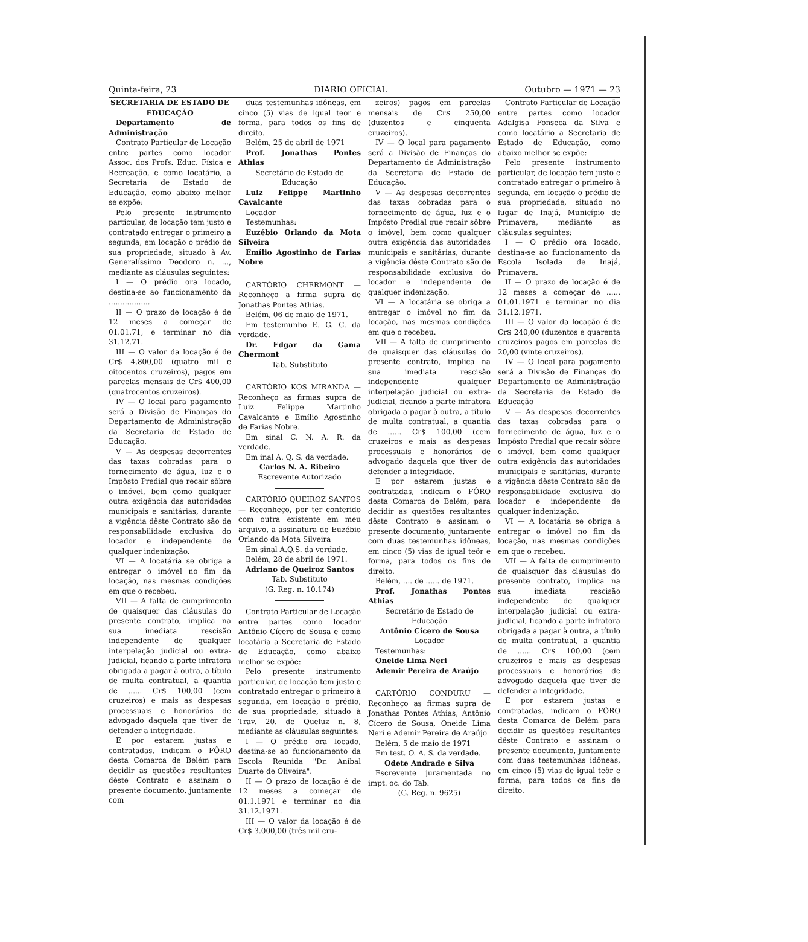Quinta-feira, 23 DIARIO OFICIAL Outubro — 1971 — 23
SECRETARIA DE ESTADO DE EDUCAÇÃO
Departamento de Administração
Contrato Particular de Locação entre partes como locador Assoc. dos Profs. Educ. Física e Recreação, e como locatário, a Secretaria de Estado de Educação, como abaixo melhor se expõe:
Pelo presente instrumento particular, de locação tem justo e contratado entregar o primeiro a segunda, em locação o prédio de sua propriedade, situado à Av. Generalíssimo Deodoro n. ..., mediante as cláusulas seguintes:
I — O prédio ora locado, destina-se ao funcionamento da ..................
II — O prazo de locação é de 12 meses a começar de 01.01.71, e terminar no dia 31.12.71.
III — O valor da locação é de Cr$ 4.800,00 (quatro mil e oitocentos cruzeiros), pagos em parcelas mensais de Cr$ 400,00 (quatrocentos cruzeiros).
IV — O local para pagamento será a Divisão de Finanças do Departamento de Administração da Secretaria de Estado de Educação.
V — As despesas decorrentes das taxas cobradas para o fornecimento de água, luz e o Impôsto Predial que recair sôbre o imóvel, bem como qualquer outra exigência das autoridades municipais e sanitárias, durante a vigência dêste Contrato são de responsabilidade exclusiva do locador e independente de qualquer indenização.
VI — A locatária se obriga a entregar o imóvel no fim da locação, nas mesmas condições em que o recebeu.
VII — A falta de cumprimento de quaisquer das cláusulas do presente contrato, implica na sua imediata rescisão independente de qualquer interpelação judicial ou extra-judicial, ficando a parte infratora obrigada a pagar à outra, a título de multa contratual, a quantia de ...... Cr$ 100,00 (cem cruzeiros) e mais as despesas processuais e honorários de advogado daquela que tiver de defender a integridade.
E por estarem justas e contratadas, indicam o FÔRO desta Comarca de Belém para decidir as questões resultantes dêste Contrato e assinam o presente documento, juntamente com
duas testemunhas idôneas, em cinco (5) vias de igual teor e forma, para todos os fins de direito.
Belém, 25 de abril de 1971
Prof. Jonathas Pontes Athias
Secretário de Estado de Educação
Luiz Felippe Martinho Cavalcante
Locador
Testemunhas:
Euzébio Orlando da Mota Silveira
Emílio Agostinho de Farias Nobre
CARTÓRIO CHERMONT — Reconheço a firma supra de Jonathas Pontes Athias.
Belém, 06 de maio de 1971.
Em testemunho E. G. C. da verdade.
Dr. Edgar da Gama Chermont
Tab. Substituto
CARTÓRIO KÓS MIRANDA — Reconheço as firmas supra de Luiz Felippe Martinho Cavalcante e Emílio Agostinho de Farias Nobre.
Em sinal C. N. A. R. da verdade.
Em inal A. Q. S. da verdade.
Carlos N. A. Ribeiro
Escrevente Autorizado
CARTÓRIO QUEIROZ SANTOS — Reconheço, por ter conferido com outra existente em meu arquivo, a assinatura de Euzébio Orlando da Mota Silveira
Em sinal A.Q.S. da verdade.
Belém, 28 de abril de 1971.
Adriano de Queiroz Santos
Tab. Substituto
(G. Reg. n. 10.174)
Contrato Particular de Locação entre partes como locador Antônio Cícero de Sousa e como locatária a Secretaria de Estado de Educação, como abaixo melhor se expõe:
Pelo presente instrumento particular, de locação tem justo e contratado entregar o primeiro à segunda, em locação o prédio, de sua propriedade, situado à Trav. 20. de Queluz n. 8, mediante as cláusulas seguintes:
I — O prédio ora locado, destina-se ao funcionamento da Escola Reunida "Dr. Aníbal Duarte de Oliveira".
II — O prazo de locação é de 12 meses a começar de 01.1.1971 e terminar no dia 31.12.1971.
III — O valor da locação é de Cr$ 3.000,00 (três mil cru-
zeiros) pagos em parcelas mensais de Cr$ 250,00 (duzentos e cinquenta cruzeiros).
IV — O local para pagamento será a Divisão de Finanças do Departamento de Administração da Secretaria de Estado de Educação.
V — As despesas decorrentes das taxas cobradas para o fornecimento de água, luz e o Impôsto Predial que recair sôbre o imóvel, bem como qualquer outra exigência das autoridades municipais e sanitárias, durante a vigência dêste Contrato são de responsabilidade exclusiva do locador e independente de qualquer indenização.
VI — A locatária se obriga a entregar o imóvel no fim da locação, nas mesmas condições em que o recebeu.
VII — A falta de cumprimento de quaisquer das cláusulas do presente contrato, implica na sua imediata rescisão independente qualquer interpelação judicial ou extra-judicial, ficando a parte infratora obrigada a pagar à outra, a título de multa contratual, a quantia de ...... Cr$ 100,00 (cem cruzeiros e mais as despesas processuais e honorários de advogado daquela que tiver de defender a integridade.
E por estarem justas e contratadas, indicam o FÔRO desta Comarca de Belém, para decidir as questões resultantes dêste Contrato e assinam o presente documento, juntamente com duas testemunhas idôneas, em cinco (5) vias de igual teôr e forma, para todos os fins de direito.
Belém, .... de ...... de 1971.
Prof. Jonathas Pontes Athias
Secretário de Estado de Educação
Antônio Cícero de Sousa
Locador
Testemunhas:
Oneide Lima Neri
Ademir Pereira de Araújo
CARTÓRIO CONDURU — Reconheço as firmas supra de Jonathas Pontes Athias, Antônio Cícero de Sousa, Oneide Lima Neri e Ademir Pereira de Araújo
Belém, 5 de maio de 1971
Em test. O. A. S. da verdade.
Odete Andrade e Silva
Escrevente juramentada no impt. oc. do Tab.
(G. Reg. n. 9625)
Contrato Particular de Locação entre partes como locador Adalgisa Fonseca da Silva e como locatário a Secretaria de Estado de Educação, como abaixo melhor se expõe:
Pelo presente instrumento particular, de locação tem justo e contratado entregar o primeiro à segunda, em locação o prédio de sua propriedade, situado no lugar de Inajá, Município de Primavera, mediante as cláusulas seguintes:
I — O prédio ora locado, destina-se ao funcionamento da Escola Isolada de Inajá, Primavera.
II — O prazo de locação é de 12 meses a começar de ...... 01.01.1971 e terminar no dia 31.12.1971.
III — O valor da locação é de Cr$ 240,00 (duzentos e quarenta cruzeiros pagos em parcelas de 20,00 (vinte cruzeiros).
IV — O local para pagamento será a Divisão de Finanças do Departamento de Administração da Secretaria de Estado de Educação
V — As despesas decorrentes das taxas cobradas para o fornecimento de água, luz e o Impôsto Predial que recair sôbre o imóvel, bem como qualquer outra exigência das autoridades municipais e sanitárias, durante a vigência dêste Contrato são de responsabilidade exclusiva do locador e independente de qualquer indenização.
VI — A locatária se obriga a entregar o imóvel no fim da locação, nas mesmas condições em que o recebeu.
VII — A falta de cumprimento de quaisquer das cláusulas do presente contrato, implica na sua imediata rescisão independente de qualquer interpelação judicial ou extra-judicial, ficando a parte infratora obrigada a pagar à outra, a título de multa contratual, a quantia de ...... Cr$ 100,00 (cem cruzeiros e mais as despesas processuais e honorários de advogado daquela que tiver de defender a integridade.
E por estarem justas e contratadas, indicam o FÔRO desta Comarca de Belém para decidir as questões resultantes dêste Contrato e assinam o presente documento, juntamente com duas testemunhas idôneas, em cinco (5) vias de igual teôr e forma, para todos os fins de direito.